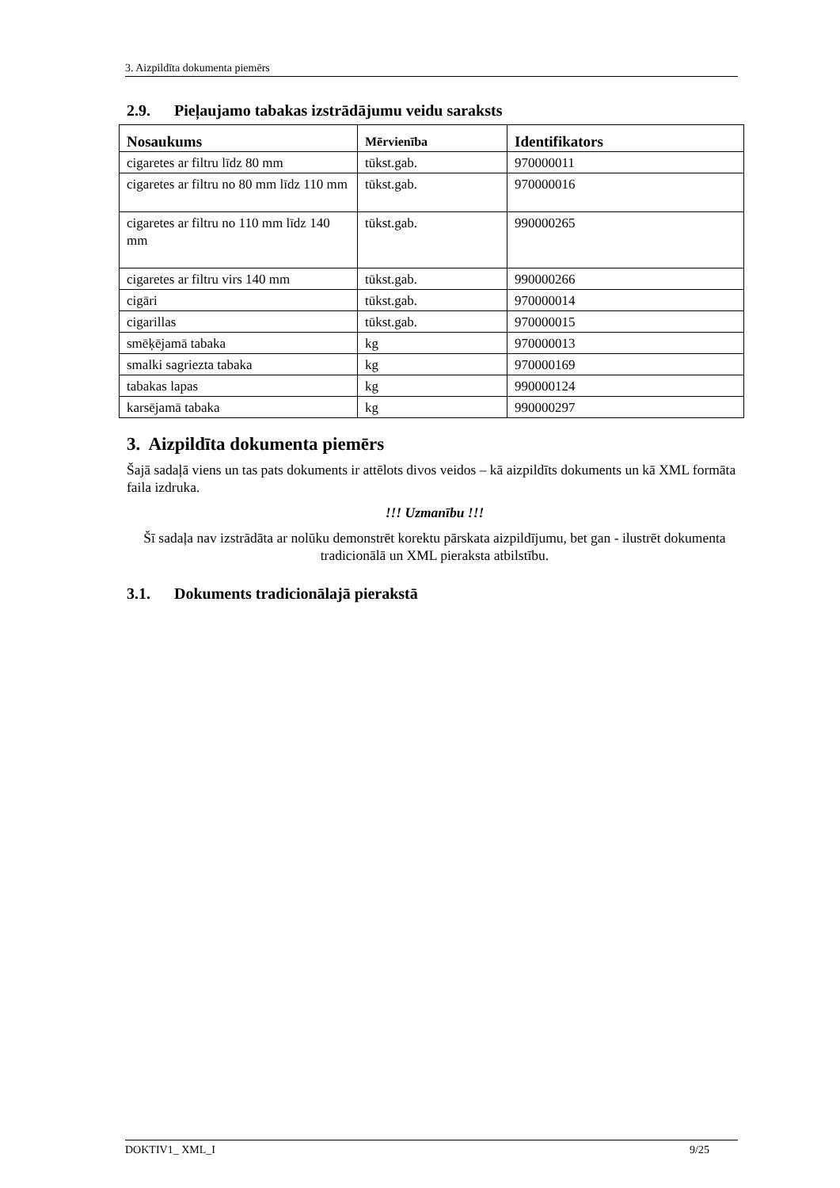3. Aizpildīta dokumenta piemērs
2.9. Pieļaujamo tabakas izstrādājumu veidu saraksts
| Nosaukums | Mērvienība | Identifikators |
| --- | --- | --- |
| cigaretes ar filtru līdz 80 mm | tūkst.gab. | 970000011 |
| cigaretes ar filtru no 80 mm līdz 110 mm | tūkst.gab. | 970000016 |
| cigaretes ar filtru no 110 mm līdz 140 mm | tūkst.gab. | 990000265 |
| cigaretes ar filtru virs 140 mm | tūkst.gab. | 990000266 |
| cigāri | tūkst.gab. | 970000014 |
| cigarillas | tūkst.gab. | 970000015 |
| smēķējamā tabaka | kg | 970000013 |
| smalki sagriezta tabaka | kg | 970000169 |
| tabakas lapas | kg | 990000124 |
| karsējamā tabaka | kg | 990000297 |
3. Aizpildīta dokumenta piemērs
Šajā sadaļā viens un tas pats dokuments ir attēlots divos veidos – kā aizpildīts dokuments un kā XML formāta faila izdruka.
!!! Uzmanību !!!
Šī sadaļa nav izstrādāta ar nolūku demonstrēt korektu pārskata aizpildījumu, bet gan - ilustrēt dokumenta tradicionālā un XML pieraksta atbilstību.
3.1. Dokuments tradicionālajā pierakstā
DOKTIV1_ XML_I 9/25